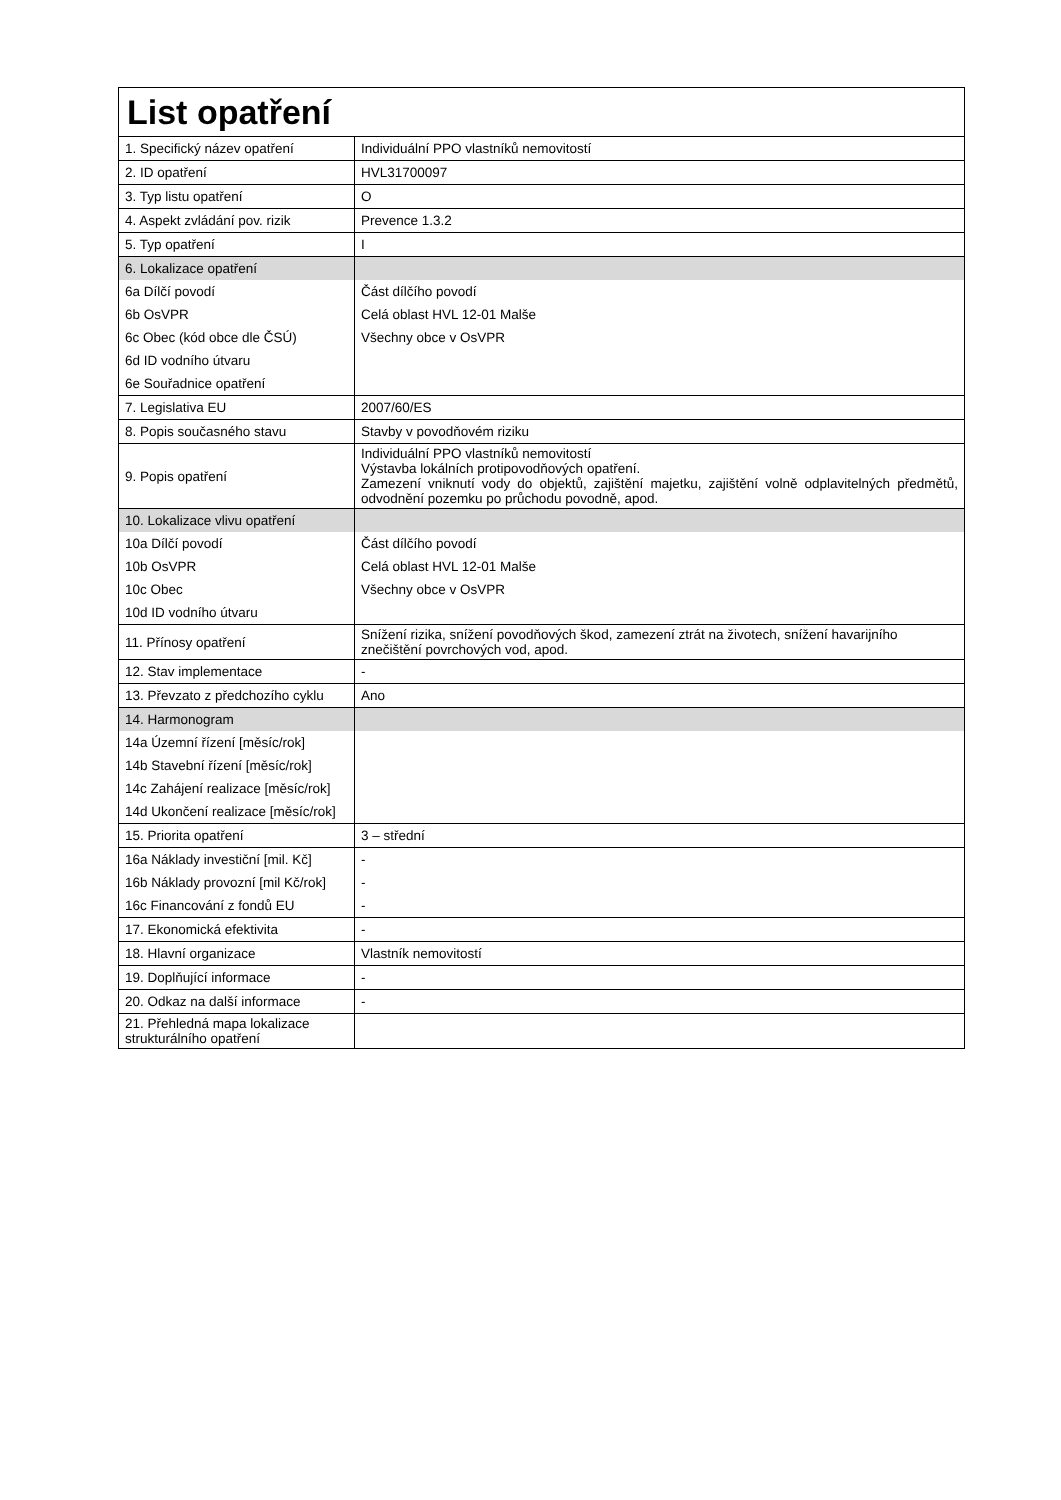| List opatření | |
| 1. Specifický název opatření | Individuální PPO vlastníků nemovitostí |
| 2. ID opatření | HVL31700097 |
| 3. Typ listu opatření | O |
| 4. Aspekt zvládání pov. rizik | Prevence 1.3.2 |
| 5. Typ opatření | I |
| 6. Lokalizace opatření | |
| 6a Dílčí povodí | Část dílčího povodí |
| 6b OsVPR | Celá oblast HVL 12-01 Malše |
| 6c Obec (kód obce dle ČSÚ) | Všechny obce v OsVPR |
| 6d ID vodního útvaru | |
| 6e Souřadnice opatření | |
| 7. Legislativa EU | 2007/60/ES |
| 8. Popis současného stavu | Stavby v povodňovém riziku |
| 9. Popis opatření | Individuální PPO vlastníků nemovitostí Výstavba lokálních protipovodňových opatření. Zamezení vniknutí vody do objektů, zajištění majetku, zajištění volně odplavitelných předmětů, odvodnění pozemku po průchodu povodně, apod. |
| 10. Lokalizace vlivu opatření | |
| 10a Dílčí povodí | Část dílčího povodí |
| 10b OsVPR | Celá oblast HVL 12-01 Malše |
| 10c Obec | Všechny obce v OsVPR |
| 10d ID vodního útvaru | |
| 11. Přínosy opatření | Snížení rizika, snížení povodňových škod, zamezení ztrát na životech, snížení havarijního znečištění povrchových vod, apod. |
| 12. Stav implementace | - |
| 13. Převzato z předchozího cyklu | Ano |
| 14. Harmonogram | |
| 14a Územní řízení [měsíc/rok] | |
| 14b Stavební řízení [měsíc/rok] | |
| 14c Zahájení realizace [měsíc/rok] | |
| 14d Ukončení realizace [měsíc/rok] | |
| 15. Priorita opatření | 3 – střední |
| 16a Náklady investiční [mil. Kč] | - |
| 16b Náklady provozní [mil Kč/rok] | - |
| 16c Financování z fondů EU | - |
| 17. Ekonomická efektivita | - |
| 18. Hlavní organizace | Vlastník nemovitostí |
| 19. Doplňující informace | - |
| 20. Odkaz na další informace | - |
| 21. Přehledná mapa lokalizace strukturálního opatření | |